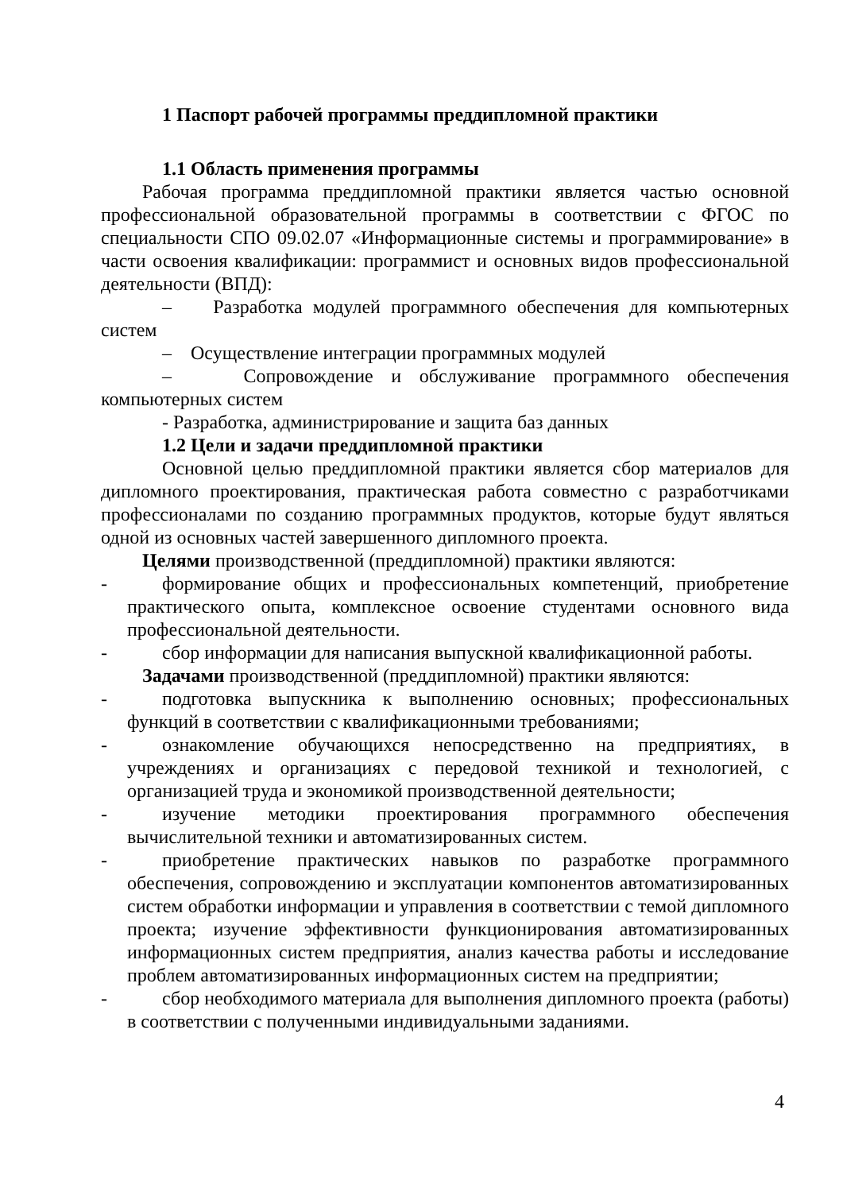1 Паспорт рабочей программы преддипломной практики
1.1 Область применения программы
Рабочая программа преддипломной практики является частью основной профессиональной образовательной программы в соответствии с ФГОС по специальности СПО 09.02.07 «Информационные системы и программирование» в части освоения квалификации: программист и основных видов профессиональной деятельности (ВПД):
– Разработка модулей программного обеспечения для компьютерных систем
– Осуществление интеграции программных модулей
– Сопровождение и обслуживание программного обеспечения компьютерных систем
- Разработка, администрирование и защита баз данных
1.2 Цели и задачи преддипломной практики
Основной целью преддипломной практики является сбор материалов для дипломного проектирования, практическая работа совместно с разработчиками профессионалами по созданию программных продуктов, которые будут являться одной из основных частей завершенного дипломного проекта.
Целями производственной (преддипломной) практики являются:
- формирование общих и профессиональных компетенций, приобретение практического опыта, комплексное освоение студентами основного вида профессиональной деятельности.
- сбор информации для написания выпускной квалификационной работы.
Задачами производственной (преддипломной) практики являются:
- подготовка выпускника к выполнению основных; профессиональных функций в соответствии с квалификационными требованиями;
- ознакомление обучающихся непосредственно на предприятиях, в учреждениях и организациях с передовой техникой и технологией, с организацией труда и экономикой производственной деятельности;
- изучение методики проектирования программного обеспечения вычислительной техники и автоматизированных систем.
- приобретение практических навыков по разработке программного обеспечения, сопровождению и эксплуатации компонентов автоматизированных систем обработки информации и управления в соответствии с темой дипломного проекта; изучение эффективности функционирования автоматизированных информационных систем предприятия, анализ качества работы и исследование проблем автоматизированных информационных систем на предприятии;
- сбор необходимого материала для выполнения дипломного проекта (работы) в соответствии с полученными индивидуальными заданиями.
4